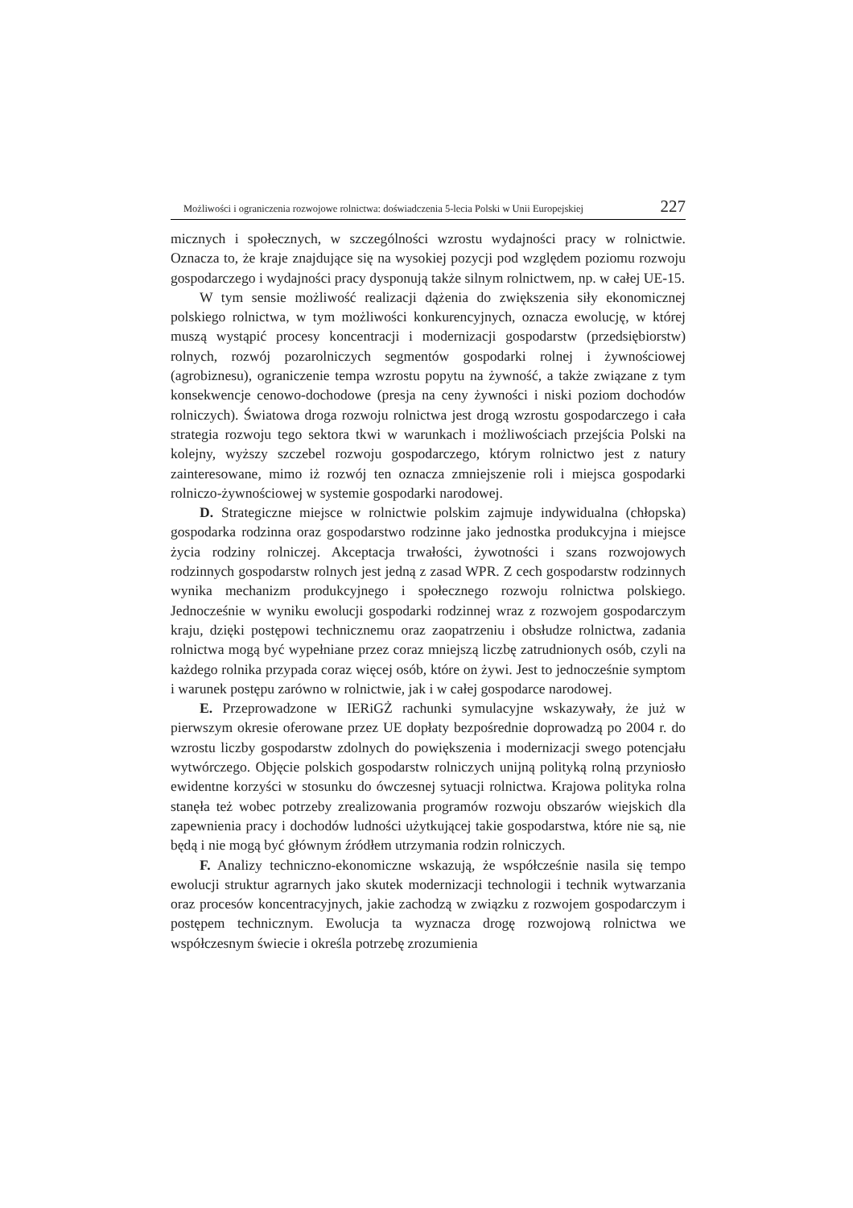Możliwości i ograniczenia rozwojowe rolnictwa: doświadczenia 5-lecia Polski w Unii Europejskiej 227
micznych i społecznych, w szczególności wzrostu wydajności pracy w rolnictwie. Oznacza to, że kraje znajdujące się na wysokiej pozycji pod względem poziomu rozwoju gospodarczego i wydajności pracy dysponują także silnym rolnictwem, np. w całej UE-15.
W tym sensie możliwość realizacji dążenia do zwiększenia siły ekonomicznej polskiego rolnictwa, w tym możliwości konkurencyjnych, oznacza ewolucję, w której muszą wystąpić procesy koncentracji i modernizacji gospodarstw (przedsiębiorstw) rolnych, rozwój pozarolniczych segmentów gospodarki rolnej i żywnościowej (agrobiznesu), ograniczenie tempa wzrostu popytu na żywność, a także związane z tym konsekwencje cenowo-dochodowe (presja na ceny żywności i niski poziom dochodów rolniczych). Światowa droga rozwoju rolnictwa jest drogą wzrostu gospodarczego i cała strategia rozwoju tego sektora tkwi w warunkach i możliwościach przejścia Polski na kolejny, wyższy szczebel rozwoju gospodarczego, którym rolnictwo jest z natury zainteresowane, mimo iż rozwój ten oznacza zmniejszenie roli i miejsca gospodarki rolniczo-żywnościowej w systemie gospodarki narodowej.
D. Strategiczne miejsce w rolnictwie polskim zajmuje indywidualna (chłopska) gospodarka rodzinna oraz gospodarstwo rodzinne jako jednostka produkcyjna i miejsce życia rodziny rolniczej. Akceptacja trwałości, żywotności i szans rozwojowych rodzinnych gospodarstw rolnych jest jedną z zasad WPR. Z cech gospodarstw rodzinnych wynika mechanizm produkcyjnego i społecznego rozwoju rolnictwa polskiego. Jednocześnie w wyniku ewolucji gospodarki rodzinnej wraz z rozwojem gospodarczym kraju, dzięki postępowi technicznemu oraz zaopatrzeniu i obsłudze rolnictwa, zadania rolnictwa mogą być wypełniane przez coraz mniejszą liczbę zatrudnionych osób, czyli na każdego rolnika przypada coraz więcej osób, które on żywi. Jest to jednocześnie symptom i warunek postępu zarówno w rolnictwie, jak i w całej gospodarce narodowej.
E. Przeprowadzone w IERiGŻ rachunki symulacyjne wskazywały, że już w pierwszym okresie oferowane przez UE dopłaty bezpośrednie doprowadzą po 2004 r. do wzrostu liczby gospodarstw zdolnych do powiększenia i modernizacji swego potencjału wytwórczego. Objęcie polskich gospodarstw rolniczych unijną polityką rolną przyniosło ewidentne korzyści w stosunku do ówczesnej sytuacji rolnictwa. Krajowa polityka rolna stanęła też wobec potrzeby zrealizowania programów rozwoju obszarów wiejskich dla zapewnienia pracy i dochodów ludności użytkującej takie gospodarstwa, które nie są, nie będą i nie mogą być głównym źródłem utrzymania rodzin rolniczych.
F. Analizy techniczno-ekonomiczne wskazują, że współcześnie nasila się tempo ewolucji struktur agrarnych jako skutek modernizacji technologii i technik wytwarzania oraz procesów koncentracyjnych, jakie zachodzą w związku z rozwojem gospodarczym i postępem technicznym. Ewolucja ta wyznacza drogę rozwojową rolnictwa we współczesnym świecie i określa potrzebę zrozumienia